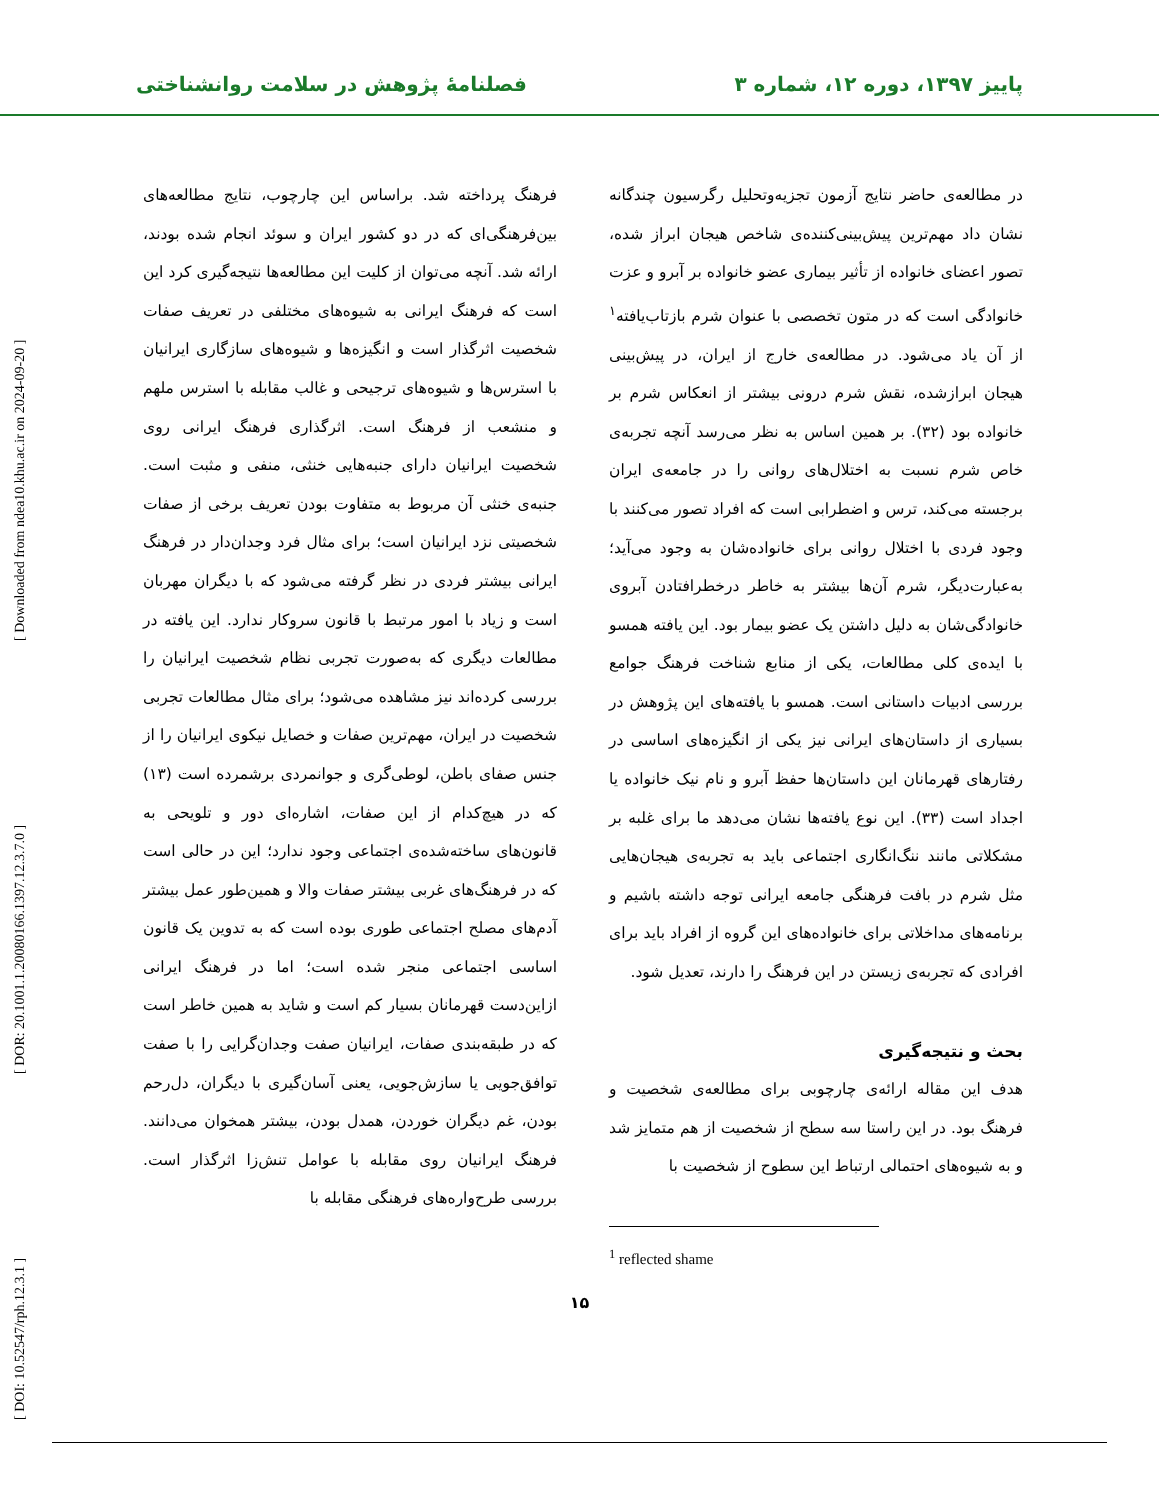پاییز ۱۳۹۷، دوره ۱۲، شماره ۳ فصلنامهٔ پژوهش در سلامت روانشناختی
[ DOI: 10.52547/rph.12.3.1 ] [ DOR: 20.1001.1.20080166.1397.12.3.7.0 ] [ Downloaded from ndea10.khu.ac.ir on 2024-09-20 ]
در مطالعه‌ی حاضر نتایج آزمون تجزیه‌وتحلیل رگرسیون چندگانه نشان داد مهم‌ترین پیش‌بینی‌کننده‌ی شاخص هیجان ابراز شده، تصور اعضای خانواده از تأثیر بیماری عضو خانواده بر آبرو و عزت خانوادگی است که در متون تخصصی با عنوان شرم بازتاب‌یافته<sup>۱</sup> از آن یاد می‌شود. در مطالعه‌ی خارج از ایران، در پیش‌بینی هیجان ابرازشده، نقش شرم درونی بیشتر از انعکاس شرم بر خانواده بود (۳۲). بر همین اساس به نظر می‌رسد آنچه تجربه‌ی خاص شرم نسبت به اختلال‌های روانی را در جامعه‌ی ایران برجسته می‌کند، ترس و اضطرابی است که افراد تصور می‌کنند با وجود فردی با اختلال روانی برای خانواده‌شان به وجود می‌آید؛ به‌عبارت‌دیگر، شرم آن‌ها بیشتر به خاطر درخطرافتادن آبروی خانوادگی‌شان به دلیل داشتن یک عضو بیمار بود. این یافته همسو با ایده‌ی کلی مطالعات، یکی از منابع شناخت فرهنگ جوامع بررسی ادبیات داستانی است. همسو با یافته‌های این پژوهش در بسیاری از داستان‌های ایرانی نیز یکی از انگیزه‌های اساسی در رفتارهای قهرمانان این داستان‌ها حفظ آبرو و نام نیک خانواده یا اجداد است (۳۳). این نوع یافته‌ها نشان می‌دهد ما برای غلبه بر مشکلاتی مانند ننگ‌انگاری اجتماعی باید به تجربه‌ی هیجان‌هایی مثل شرم در بافت فرهنگی جامعه ایرانی توجه داشته باشیم و برنامه‌های مداخلاتی برای خانواده‌های این گروه از افراد باید برای افرادی که تجربه‌ی زیستن در این فرهنگ را دارند، تعدیل شود.
بحث و نتیجه‌گیری
هدف این مقاله ارائه‌ی چارچوبی برای مطالعه‌ی شخصیت و فرهنگ بود. در این راستا سه سطح از شخصیت از هم متمایز شد و به شیوه‌های احتمالی ارتباط این سطوح از شخصیت با
<sup>1</sup> reflected shame
فرهنگ پرداخته شد. براساس این چارچوب، نتایج مطالعه‌های بین‌فرهنگی‌ای که در دو کشور ایران و سوئد انجام شده بودند، ارائه شد. آنچه می‌توان از کلیت این مطالعه‌ها نتیجه‌گیری کرد این است که فرهنگ ایرانی به شیوه‌های مختلفی در تعریف صفات شخصیت اثرگذار است و انگیزه‌ها و شیوه‌های سازگاری ایرانیان با استرس‌ها و شیوه‌های ترجیحی و غالب مقابله با استرس ملهم و منشعب از فرهنگ است. اثرگذاری فرهنگ ایرانی روی شخصیت ایرانیان دارای جنبه‌هایی خنثی، منفی و مثبت است. جنبه‌ی خنثی آن مربوط به متفاوت بودن تعریف برخی از صفات شخصیتی نزد ایرانیان است؛ برای مثال فرد وجدان‌دار در فرهنگ ایرانی بیشتر فردی در نظر گرفته می‌شود که با دیگران مهربان است و زیاد با امور مرتبط با قانون سروکار ندارد. این یافته در مطالعات دیگری که به‌صورت تجربی نظام شخصیت ایرانیان را بررسی کرده‌اند نیز مشاهده می‌شود؛ برای مثال مطالعات تجربی شخصیت در ایران، مهم‌ترین صفات و خصایل نیکوی ایرانیان را از جنس صفای باطن، لوطی‌گری و جوانمردی برشمرده است (۱۳) که در هیچ‌کدام از این صفات، اشاره‌ای دور و تلویحی به قانون‌های ساخته‌شده‌ی اجتماعی وجود ندارد؛ این در حالی است که در فرهنگ‌های غربی بیشتر صفات والا و همین‌طور عمل بیشتر آدم‌های مصلح اجتماعی طوری بوده است که به تدوین یک قانون اساسی اجتماعی منجر شده است؛ اما در فرهنگ ایرانی ازاین‌دست قهرمانان بسیار کم است و شاید به همین خاطر است که در طبقه‌بندی صفات، ایرانیان صفت وجدان‌گرایی را با صفت توافق‌جویی یا سازش‌جویی، یعنی آسان‌گیری با دیگران، دل‌رحم بودن، غم دیگران خوردن، همدل بودن، بیشتر همخوان می‌دانند. فرهنگ ایرانیان روی مقابله با عوامل تنش‌زا اثرگذار است. بررسی طرح‌واره‌های فرهنگی مقابله با
۱۵